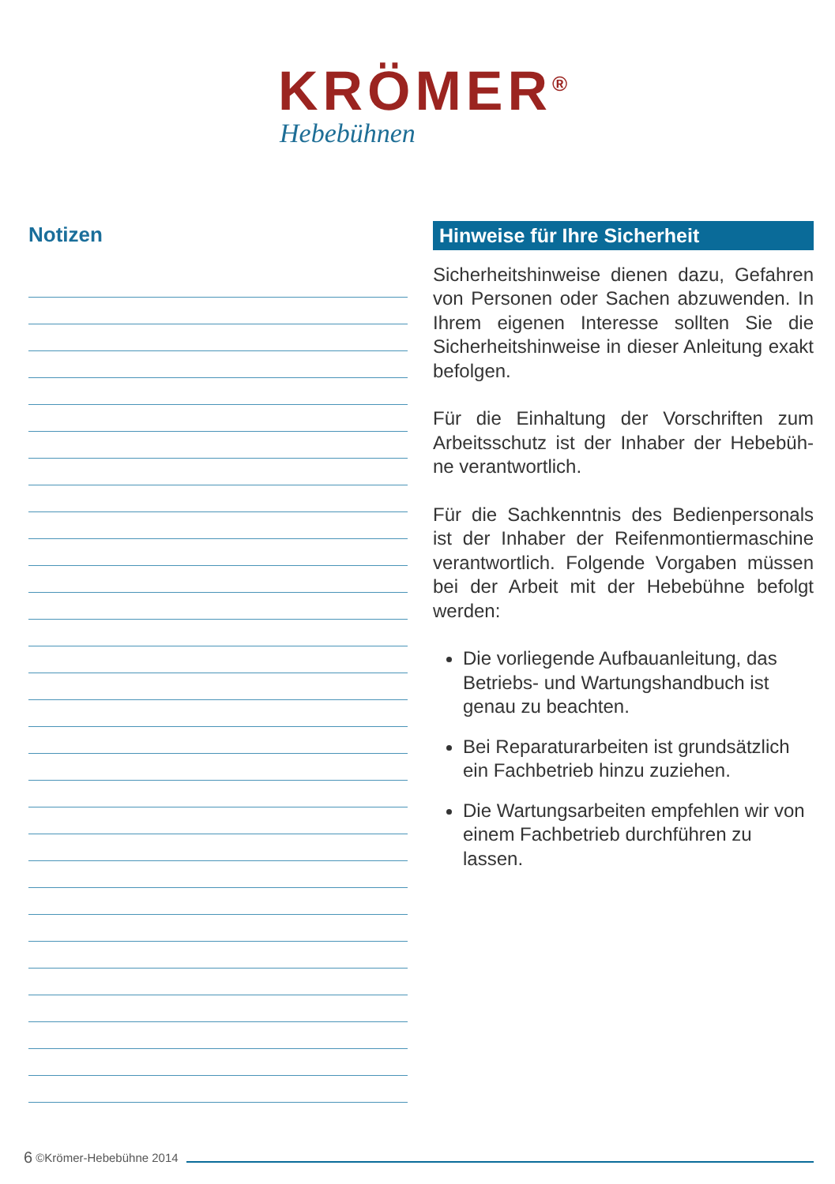KRÖMER<sup>®</sup>
Hebebühnen
Notizen
Hinweise für Ihre Sicherheit
Sicherheitshinweise dienen dazu, Gefahren von Personen oder Sachen abzuwenden. In Ihrem eigenen Interesse sollten Sie die Sicherheitshinweise in dieser Anleitung exakt befolgen.
Für die Einhaltung der Vorschriften zum Arbeitsschutz ist der Inhaber der Hebebüh-ne verantwortlich.
Für die Sachkenntnis des Bedienpersonals ist der Inhaber der Reifenmontiermaschine verantwortlich. Folgende Vorgaben müssen bei der Arbeit mit der Hebebühne befolgt werden:
Die vorliegende Aufbauanleitung, das Betriebs- und Wartungshandbuch ist genau zu beachten.
Bei Reparaturarbeiten ist grundsätzlich ein Fachbetrieb hinzu zuziehen.
Die Wartungsarbeiten empfehlen wir von einem Fachbetrieb durchführen zu lassen.
6 ©Krömer-Hebebühne 2014